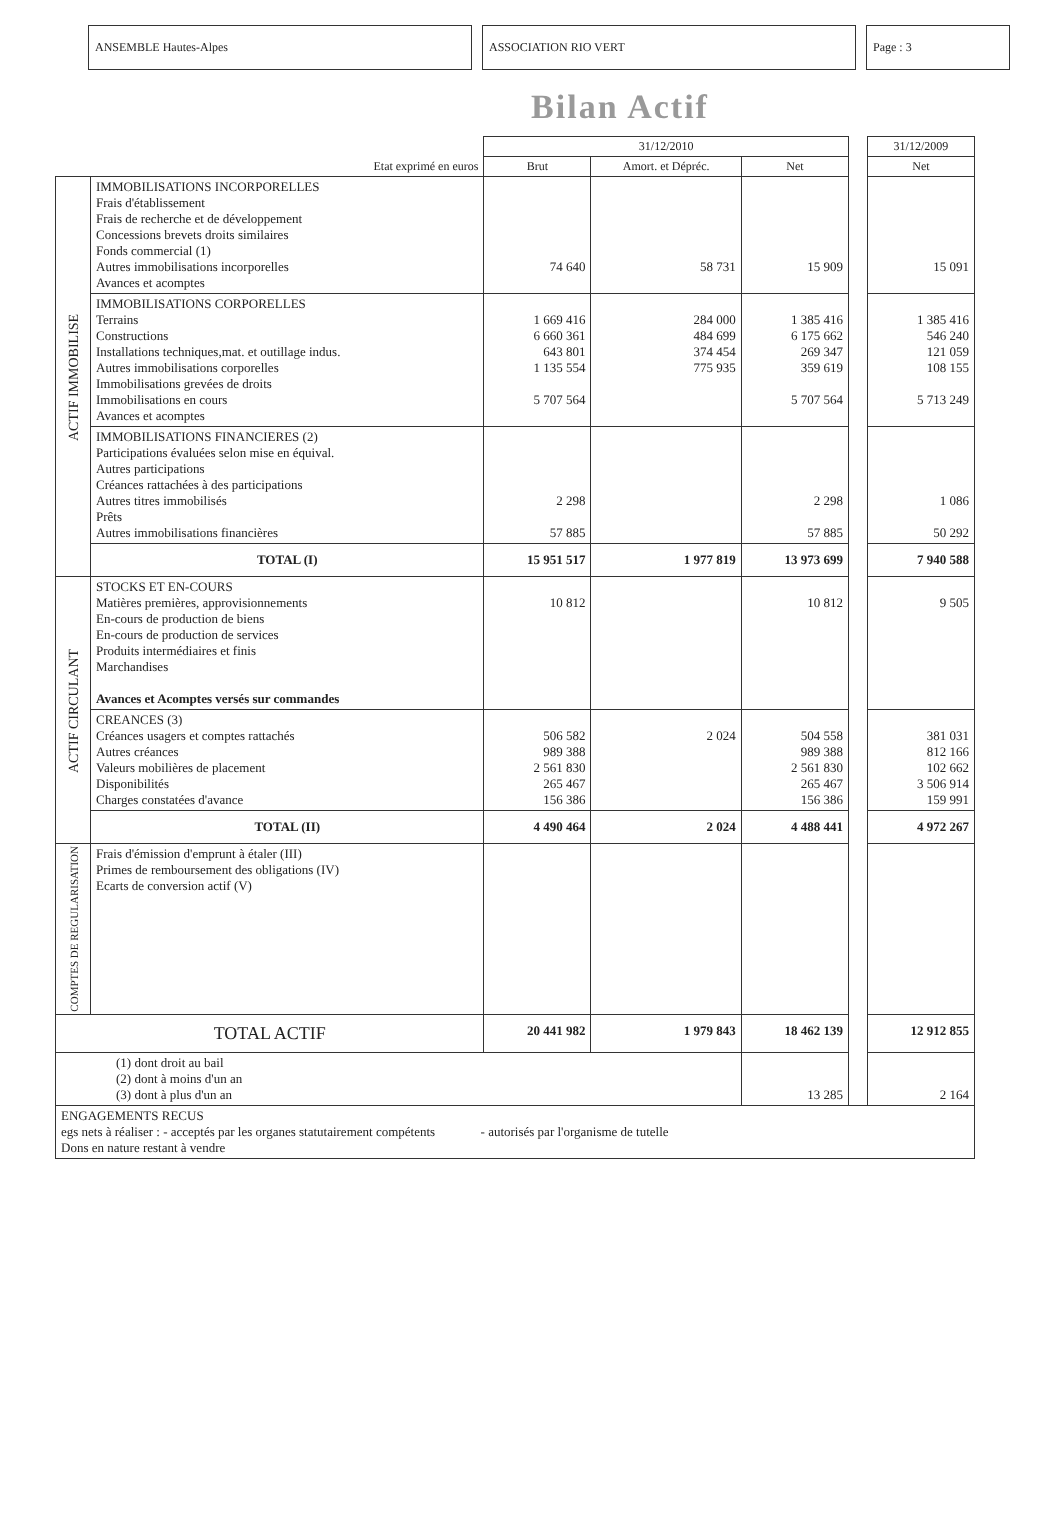ANSEMBLE Hautes-Alpes ASSOCIATION RIO VERT Page : 3
Bilan Actif
| | | 31/12/2010 | | | | 31/12/2009 |
| Etat exprimé en euros | | Brut | Amort. et Dépréc. | Net | | Net |
| ACTIF IMMOBILISE | IMMOBILISATIONS INCORPORELLES Frais d'établissement Frais de recherche et de développement Concessions brevets droits similaires Fonds commercial (1) Autres immobilisations incorporelles Avances et acomptes | 74 640 | 58 731 | 15 909 | | 15 091 |
| | IMMOBILISATIONS CORPORELLES Terrains Constructions Installations techniques,mat. et outillage indus. Autres immobilisations corporelles Immobilisations grevées de droits Immobilisations en cours Avances et acomptes | 1 669 416 6 660 361 643 801 1 135 554 5 707 564 | 284 000 484 699 374 454 775 935 | 1 385 416 6 175 662 269 347 359 619 5 707 564 | | 1 385 416 546 240 121 059 108 155 5 713 249 |
| | IMMOBILISATIONS FINANCIERES (2) Participations évaluées selon mise en équival. Autres participations Créances rattachées à des participations Autres titres immobilisés Prêts Autres immobilisations financières | 2 298 57 885 | | 2 298 57 885 | | 1 086 50 292 |
| | TOTAL (I) | 15 951 517 | 1 977 819 | 13 973 699 | | 7 940 588 |
| ACTIF CIRCULANT | STOCKS ET EN-COURS Matières premières, approvisionnements En-cours de production de biens En-cours de production de services Produits intermédiaires et finis Marchandises Avances et Acomptes versés sur commandes | 10 812 | | 10 812 | | 9 505 |
| | CREANCES (3) Créances usagers et comptes rattachés Autres créances Valeurs mobilières de placement Disponibilités Charges constatées d'avance | 506 582 989 388 2 561 830 265 467 156 386 | 2 024 | 504 558 989 388 2 561 830 265 467 156 386 | | 381 031 812 166 102 662 3 506 914 159 991 |
| | TOTAL (II) | 4 490 464 | 2 024 | 4 488 441 | | 4 972 267 |
| COMPTES DE REGULARISATION | Frais d'émission d'emprunt à étaler (III) Primes de remboursement des obligations (IV) Ecarts de conversion actif (V) | | | | | |
| TOTAL ACTIF | | 20 441 982 | 1 979 843 | 18 462 139 | | 12 912 855 |
| (1) dont droit au bail (2) dont à moins d'un an (3) dont à plus d'un an | | | | 13 285 | | 2 164 |
| ENGAGEMENTS RECUS egs nets à réaliser : - acceptés par les organes statutairement compétents - autorisés par l'organisme de tutelle Dons en nature restant à vendre | | | | | | |